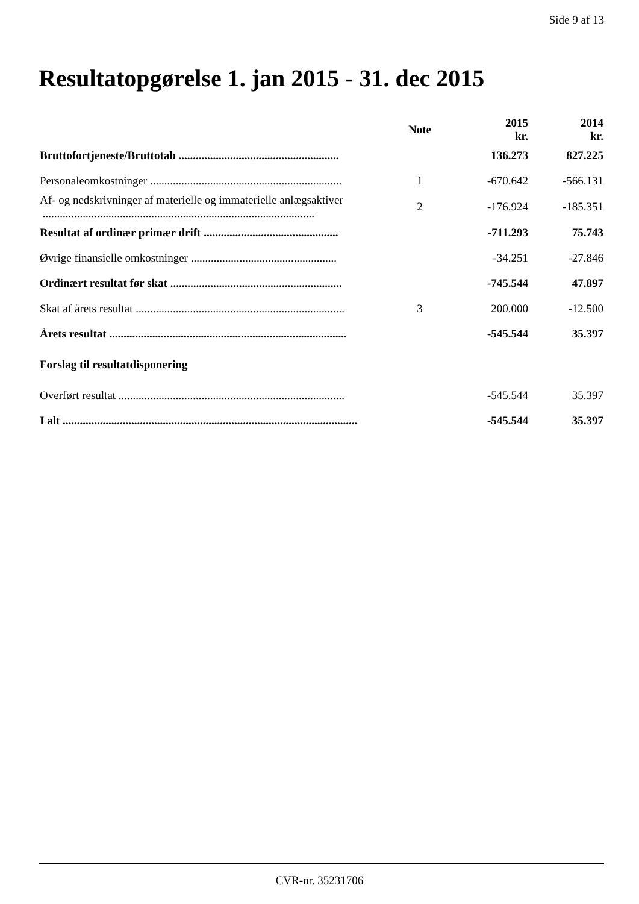Side 9 af 13
Resultatopgørelse 1. jan 2015 - 31. dec 2015
| | Note | 2015 kr. | 2014 kr. |
| --- | --- | --- | --- |
| Bruttofortjeneste/Bruttotab ........................................................ | | 136.273 | 827.225 |
| Personaleomkostninger ................................................................... | 1 | -670.642 | -566.131 |
| Af- og nedskrivninger af materielle og immaterielle anlægsaktiver ............................................................................................... | 2 | -176.924 | -185.351 |
| Resultat af ordinær primær drift ............................................... | | -711.293 | 75.743 |
| Øvrige finansielle omkostninger ................................................... | | -34.251 | -27.846 |
| Ordinært resultat før skat ............................................................ | | -745.544 | 47.897 |
| Skat af årets resultat ......................................................................... | 3 | 200.000 | -12.500 |
| Årets resultat ................................................................................... | | -545.544 | 35.397 |
| Forslag til resultatdisponering | | | |
| Overført resultat ............................................................................... | | -545.544 | 35.397 |
| I alt ....................................................................................................... | | -545.544 | 35.397 |
CVR-nr. 35231706